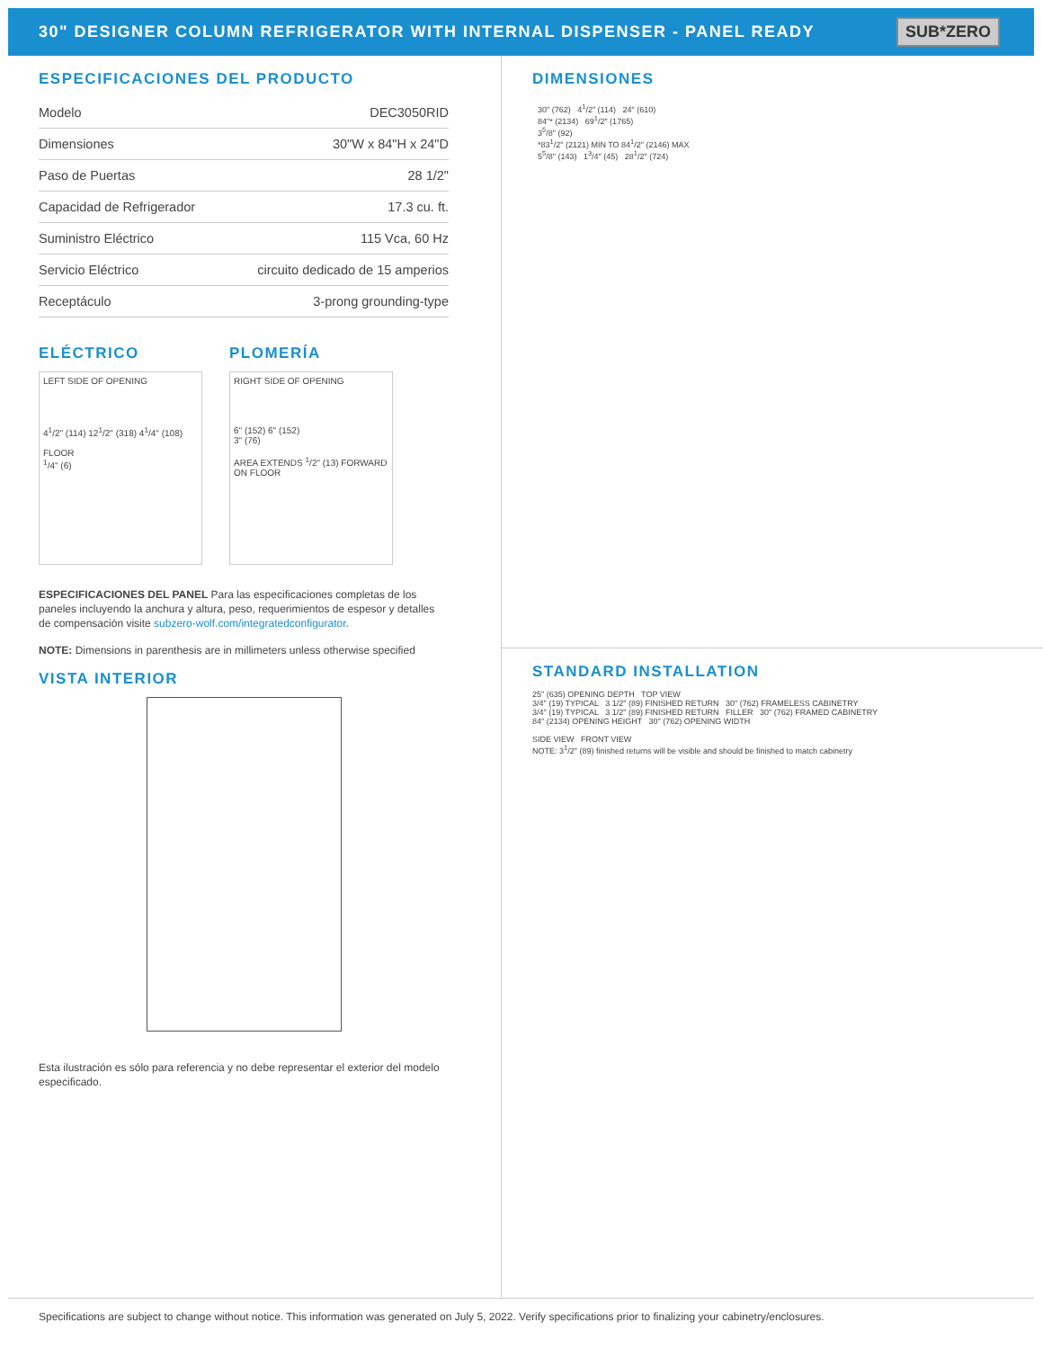30" DESIGNER COLUMN REFRIGERATOR WITH INTERNAL DISPENSER - PANEL READY
SUB*ZERO
ESPECIFICACIONES DEL PRODUCTO
| Modelo | DEC3050RID |
| Dimensiones | 30"W x 84"H x 24"D |
| Paso de Puertas | 28 1/2" |
| Capacidad de Refrigerador | 17.3 cu. ft. |
| Suministro Eléctrico | 115 Vca, 60 Hz |
| Servicio Eléctrico | circuito dedicado de 15 amperios |
| Receptáculo | 3-prong grounding-type |
ELÉCTRICO
LEFT SIDE OF OPENING
4<sup>1</sup>/2" (114) 12<sup>1</sup>/2" (318) 4<sup>1</sup>/4" (108)
FLOOR
<sup>1</sup>/4" (6)
PLOMERÍA
RIGHT SIDE OF OPENING
6" (152) 6" (152)
3" (76)
AREA EXTENDS <sup>1</sup>/2" (13) FORWARD ON FLOOR
ESPECIFICACIONES DEL PANEL Para las especificaciones completas de los paneles incluyendo la anchura y altura, peso, requerimientos de espesor y detalles de compensación visite subzero-wolf.com/integratedconfigurator.
NOTE: Dimensions in parenthesis are in millimeters unless otherwise specified
VISTA INTERIOR
Esta ilustración es sólo para referencia y no debe representar el exterior del modelo especificado.
DIMENSIONES
30" (762) 4<sup>1</sup>/2" (114) 24" (610)
84"* (2134) 69<sup>1</sup>/2" (1765)
3<sup>5</sup>/8" (92)
*83<sup>1</sup>/2" (2121) MIN TO 84<sup>1</sup>/2" (2146) MAX
5<sup>5</sup>/8" (143) 1<sup>3</sup>/4" (45) 28<sup>1</sup>/2" (724)
STANDARD INSTALLATION
25" (635) OPENING DEPTH TOP VIEW
3/4" (19) TYPICAL 3 1/2" (89) FINISHED RETURN 30" (762) FRAMELESS CABINETRY
3/4" (19) TYPICAL 3 1/2" (89) FINISHED RETURN FILLER 30" (762) FRAMED CABINETRY
84" (2134) OPENING HEIGHT 30" (762) OPENING WIDTH
SIDE VIEW FRONT VIEW
NOTE: 3<sup>1</sup>/2" (89) finished returns will be visible and should be finished to match cabinetry
Specifications are subject to change without notice. This information was generated on July 5, 2022. Verify specifications prior to finalizing your cabinetry/enclosures.